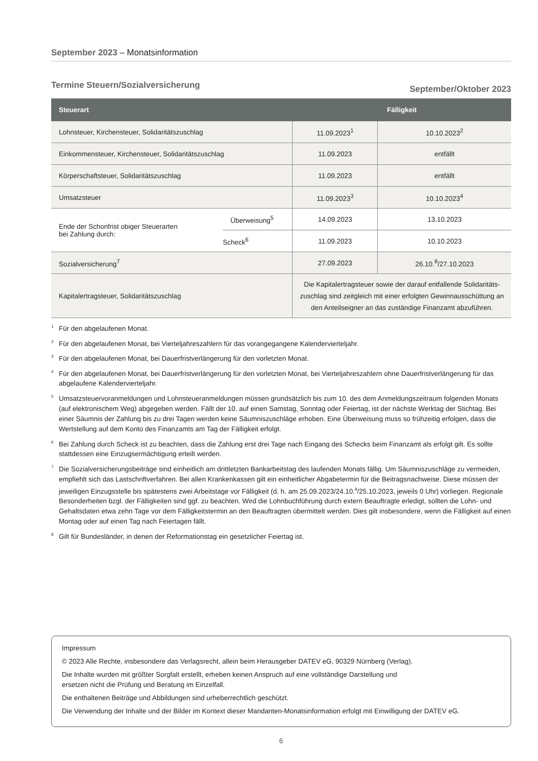September 2023 – Monatsinformation
Termine Steuern/Sozialversicherung September/Oktober 2023
| Steuerart | | Fälligkeit | |
| --- | --- | --- | --- |
| Lohnsteuer, Kirchensteuer, Solidaritätszuschlag | | 11.09.2023<sup>1</sup> | 10.10.2023<sup>2</sup> |
| Einkommensteuer, Kirchensteuer, Solidaritätszuschlag | | 11.09.2023 | entfällt |
| Körperschaftsteuer, Solidaritätszuschlag | | 11.09.2023 | entfällt |
| Umsatzsteuer | | 11.09.2023<sup>3</sup> | 10.10.2023<sup>4</sup> |
| Ende der Schonfrist obiger Steuerarten bei Zahlung durch: | Überweisung<sup>5</sup> | 14.09.2023 | 13.10.2023 |
| | Scheck<sup>6</sup> | 11.09.2023 | 10.10.2023 |
| Sozialversicherung<sup>7</sup> | | 27.09.2023 | 26.10.<sup>8</sup>/27.10.2023 |
| Kapitalertragsteuer, Solidaritätszuschlag | | Die Kapitalertragsteuer sowie der darauf entfallende Solidaritäts- zuschlag sind zeitgleich mit einer erfolgten Gewinnausschüttung an den Anteilseigner an das zuständige Finanzamt abzuführen. | |
<sup>1</sup> Für den abgelaufenen Monat.
<sup>2</sup> Für den abgelaufenen Monat, bei Vierteljahreszahlern für das vorangegangene Kalendervierteljahr.
<sup>3</sup> Für den abgelaufenen Monat, bei Dauerfristverlängerung für den vorletzten Monat.
<sup>4</sup> Für den abgelaufenen Monat, bei Dauerfristverlängerung für den vorletzten Monat, bei Vierteljahreszahlern ohne Dauerfristverlängerung für das abgelaufene Kalendervierteljahr.
<sup>5</sup> Umsatzsteuervoranmeldungen und Lohnsteueranmeldungen müssen grundsätzlich bis zum 10. des dem Anmeldungszeitraum folgenden Monats (auf elektronischem Weg) abgegeben werden. Fällt der 10. auf einen Samstag, Sonntag oder Feiertag, ist der nächste Werktag der Stichtag. Bei einer Säumnis der Zahlung bis zu drei Tagen werden keine Säumniszuschläge erhoben. Eine Überweisung muss so frühzeitig erfolgen, dass die Wertstellung auf dem Konto des Finanzamts am Tag der Fälligkeit erfolgt.
<sup>6</sup> Bei Zahlung durch Scheck ist zu beachten, dass die Zahlung erst drei Tage nach Eingang des Schecks beim Finanzamt als erfolgt gilt. Es sollte stattdessen eine Einzugsermächtigung erteilt werden.
<sup>7</sup> Die Sozialversicherungsbeiträge sind einheitlich am drittletzten Bankarbeitstag des laufenden Monats fällig. Um Säumniszuschläge zu vermeiden, empfiehlt sich das Lastschriftverfahren. Bei allen Krankenkassen gilt ein einheitlicher Abgabetermin für die Beitragsnachweise. Diese müssen der jeweiligen Einzugsstelle bis spätestens zwei Arbeitstage vor Fälligkeit (d. h. am 25.09.2023/24.10.<sup>8</sup>/25.10.2023, jeweils 0 Uhr) vorliegen. Regionale Besonderheiten bzgl. der Fälligkeiten sind ggf. zu beachten. Wird die Lohnbuchführung durch extern Beauftragte erledigt, sollten die Lohn- und Gehaltsdaten etwa zehn Tage vor dem Fälligkeitstermin an den Beauftragten übermittelt werden. Dies gilt insbesondere, wenn die Fälligkeit auf einen Montag oder auf einen Tag nach Feiertagen fällt.
<sup>8</sup> Gilt für Bundesländer, in denen der Reformationstag ein gesetzlicher Feiertag ist.
Impressum
© 2023 Alle Rechte, insbesondere das Verlagsrecht, allein beim Herausgeber DATEV eG, 90329 Nürnberg (Verlag).
Die Inhalte wurden mit größter Sorgfalt erstellt, erheben keinen Anspruch auf eine vollständige Darstellung und
ersetzen nicht die Prüfung und Beratung im Einzelfall.
Die enthaltenen Beiträge und Abbildungen sind urheberrechtlich geschützt.
Die Verwendung der Inhalte und der Bilder im Kontext dieser Mandanten-Monatsinformation erfolgt mit Einwilligung der DATEV eG.
6